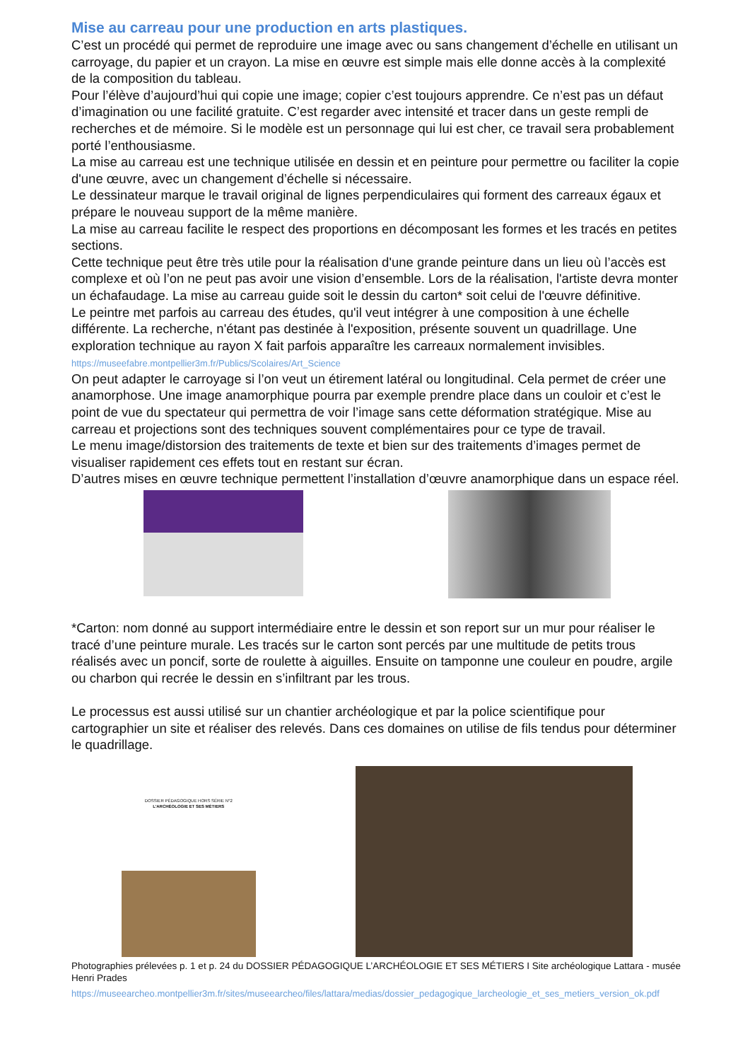Mise au carreau pour une production en arts plastiques.
C’est un procédé qui permet de reproduire une image avec ou sans changement d’échelle en utilisant un carroyage, du papier et un crayon. La mise en œuvre est simple mais elle donne accès à la complexité de la composition du tableau.
Pour l’élève d’aujourd’hui qui copie une image; copier c’est toujours apprendre. Ce n’est pas un défaut d’imagination ou une facilité gratuite. C’est regarder avec intensité et tracer dans un geste rempli de recherches et de mémoire. Si le modèle est un personnage qui lui est cher, ce travail sera probablement porté l’enthousiasme.
La mise au carreau est une technique utilisée en dessin et en peinture pour permettre ou faciliter la copie d'une œuvre, avec un changement d’échelle si nécessaire.
Le dessinateur marque le travail original de lignes perpendiculaires qui forment des carreaux égaux et prépare le nouveau support de la même manière.
La mise au carreau facilite le respect des proportions en décomposant les formes et les tracés en petites sections.
Cette technique peut être très utile pour la réalisation d'une grande peinture dans un lieu où l’accès est complexe et où l’on ne peut pas avoir une vision d’ensemble. Lors de la réalisation, l'artiste devra monter un échafaudage. La mise au carreau guide soit le dessin du carton* soit celui de l'œuvre définitive.
Le peintre met parfois au carreau des études, qu'il veut intégrer à une composition à une échelle différente. La recherche, n'étant pas destinée à l'exposition, présente souvent un quadrillage. Une exploration technique au rayon X fait parfois apparaître les carreaux normalement invisibles.
https://museefabre.montpellier3m.fr/Publics/Scolaires/Art_Science
On peut adapter le carroyage si l’on veut un étirement latéral ou longitudinal. Cela permet de créer une anamorphose. Une image anamorphique pourra par exemple prendre place dans un couloir et c’est le point de vue du spectateur qui permettra de voir l’image sans cette déformation stratégique. Mise au carreau et projections sont des techniques souvent complémentaires pour ce type de travail.
Le menu image/distorsion des traitements de texte et bien sur des traitements d’images permet de visualiser rapidement ces effets tout en restant sur écran.
D’autres mises en œuvre technique permettent l’installation d’œuvre anamorphique dans un espace réel.
*Carton: nom donné au support intermédiaire entre le dessin et son report sur un mur pour réaliser le tracé d’une peinture murale. Les tracés sur le carton sont percés par une multitude de petits trous réalisés avec un poncif, sorte de roulette à aiguilles. Ensuite on tamponne une couleur en poudre, argile ou charbon qui recrée le dessin en s’infiltrant par les trous.
Le processus est aussi utilisé sur un chantier archéologique et par la police scientifique pour cartographier un site et réaliser des relevés. Dans ces domaines on utilise de fils tendus pour déterminer le quadrillage.
DOSSIER PÉDAGOGIQUE HORS SÉRIE N°2
L'ARCHÉOLOGIE ET SES MÉTIERS
Photographies prélevées p. 1 et p. 24 du DOSSIER PÉDAGOGIQUE L’ARCHÉOLOGIE ET SES MÉTIERS I Site archéologique Lattara - musée Henri Prades
https://museearcheo.montpellier3m.fr/sites/museearcheo/files/lattara/medias/dossier_pedagogique_larcheologie_et_ses_metiers_version_ok.pdf